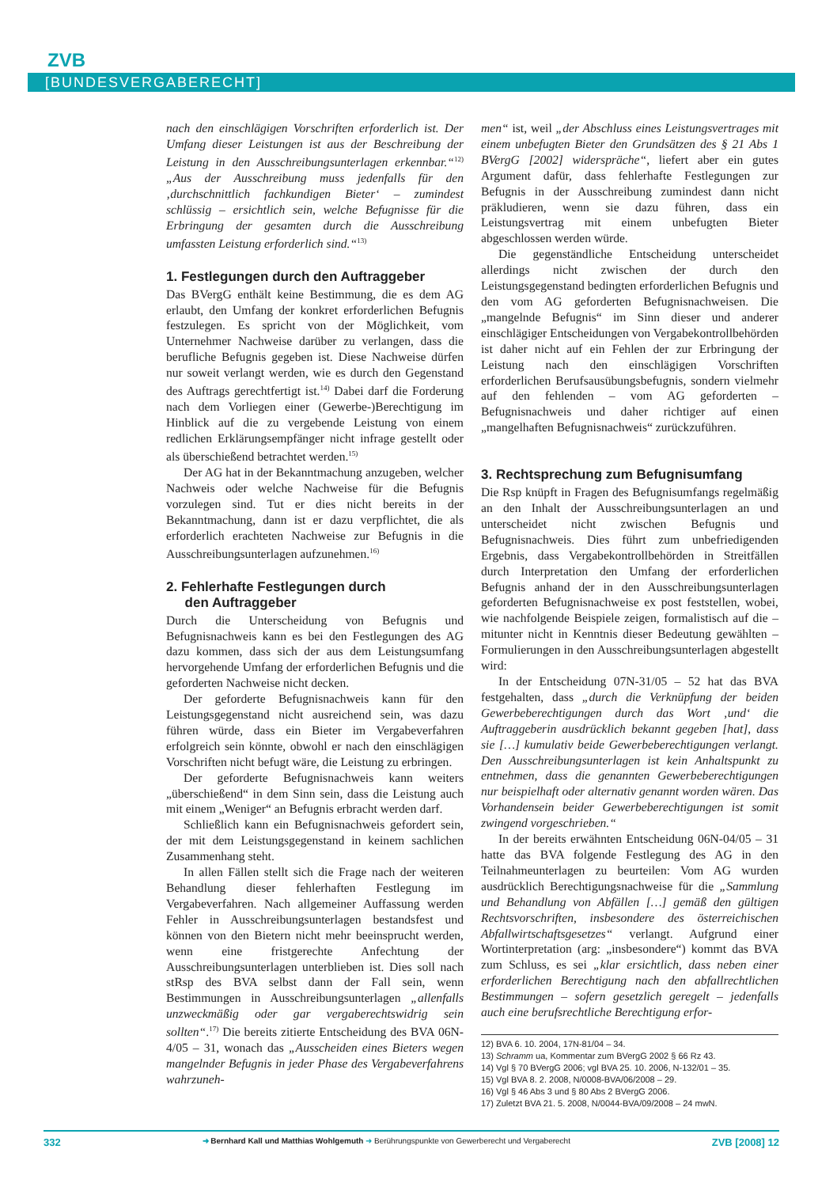ZVB
[BUNDESVERGABERECHT]
nach den einschlägigen Vorschriften erforderlich ist. Der Umfang dieser Leistungen ist aus der Beschreibung der Leistung in den Ausschreibungsunterlagen erkennbar.“<sup>12)</sup> „Aus der Ausschreibung muss jedenfalls für den ‚durchschnittlich fachkundigen Bieter‘ – zumindest schlüssig – ersichtlich sein, welche Befugnisse für die Erbringung der gesamten durch die Ausschreibung umfassten Leistung erforderlich sind.“<sup>13)</sup>
1. Festlegungen durch den Auftraggeber
Das BVergG enthält keine Bestimmung, die es dem AG erlaubt, den Umfang der konkret erforderlichen Befugnis festzulegen. Es spricht von der Möglichkeit, vom Unternehmer Nachweise darüber zu verlangen, dass die berufliche Befugnis gegeben ist. Diese Nachweise dürfen nur soweit verlangt werden, wie es durch den Gegenstand des Auftrags gerechtfertigt ist.<sup>14)</sup> Dabei darf die Forderung nach dem Vorliegen einer (Gewerbe-)Berechtigung im Hinblick auf die zu vergebende Leistung von einem redlichen Erklärungsempfänger nicht infrage gestellt oder als überschießend betrachtet werden.<sup>15)</sup>
Der AG hat in der Bekanntmachung anzugeben, welcher Nachweis oder welche Nachweise für die Befugnis vorzulegen sind. Tut er dies nicht bereits in der Bekanntmachung, dann ist er dazu verpflichtet, die als erforderlich erachteten Nachweise zur Befugnis in die Ausschreibungsunterlagen aufzunehmen.<sup>16)</sup>
2. Fehlerhafte Festlegungen durch
den Auftraggeber
Durch die Unterscheidung von Befugnis und Befugnisnachweis kann es bei den Festlegungen des AG dazu kommen, dass sich der aus dem Leistungsumfang hervorgehende Umfang der erforderlichen Befugnis und die geforderten Nachweise nicht decken.
Der geforderte Befugnisnachweis kann für den Leistungsgegenstand nicht ausreichend sein, was dazu führen würde, dass ein Bieter im Vergabeverfahren erfolgreich sein könnte, obwohl er nach den einschlägigen Vorschriften nicht befugt wäre, die Leistung zu erbringen.
Der geforderte Befugnisnachweis kann weiters „überschießend“ in dem Sinn sein, dass die Leistung auch mit einem „Weniger“ an Befugnis erbracht werden darf.
Schließlich kann ein Befugnisnachweis gefordert sein, der mit dem Leistungsgegenstand in keinem sachlichen Zusammenhang steht.
In allen Fällen stellt sich die Frage nach der weiteren Behandlung dieser fehlerhaften Festlegung im Vergabeverfahren. Nach allgemeiner Auffassung werden Fehler in Ausschreibungsunterlagen bestandsfest und können von den Bietern nicht mehr beeinsprucht werden, wenn eine fristgerechte Anfechtung der Ausschreibungsunterlagen unterblieben ist. Dies soll nach stRsp des BVA selbst dann der Fall sein, wenn Bestimmungen in Ausschreibungsunterlagen „allenfalls unzweckmäßig oder gar vergaberechtswidrig sein sollten“.<sup>17)</sup> Die bereits zitierte Entscheidung des BVA 06N-4/05 – 31, wonach das „Ausscheiden eines Bieters wegen mangelnder Befugnis in jeder Phase des Vergabeverfahrens wahrzuneh-
men“ ist, weil „der Abschluss eines Leistungsvertrages mit einem unbefugten Bieter den Grundsätzen des § 21 Abs 1 BVergG [2002] widerspräche“, liefert aber ein gutes Argument dafür, dass fehlerhafte Festlegungen zur Befugnis in der Ausschreibung zumindest dann nicht präkludieren, wenn sie dazu führen, dass ein Leistungsvertrag mit einem unbefugten Bieter abgeschlossen werden würde.
Die gegenständliche Entscheidung unterscheidet allerdings nicht zwischen der durch den Leistungsgegenstand bedingten erforderlichen Befugnis und den vom AG geforderten Befugnisnachweisen. Die „mangelnde Befugnis“ im Sinn dieser und anderer einschlägiger Entscheidungen von Vergabekontrollbehörden ist daher nicht auf ein Fehlen der zur Erbringung der Leistung nach den einschlägigen Vorschriften erforderlichen Berufsausübungsbefugnis, sondern vielmehr auf den fehlenden – vom AG geforderten – Befugnisnachweis und daher richtiger auf einen „mangelhaften Befugnisnachweis“ zurückzuführen.
3. Rechtsprechung zum Befugnisumfang
Die Rsp knüpft in Fragen des Befugnisumfangs regelmäßig an den Inhalt der Ausschreibungsunterlagen an und unterscheidet nicht zwischen Befugnis und Befugnisnachweis. Dies führt zum unbefriedigenden Ergebnis, dass Vergabekontrollbehörden in Streitfällen durch Interpretation den Umfang der erforderlichen Befugnis anhand der in den Ausschreibungsunterlagen geforderten Befugnisnachweise ex post feststellen, wobei, wie nachfolgende Beispiele zeigen, formalistisch auf die – mitunter nicht in Kenntnis dieser Bedeutung gewählten – Formulierungen in den Ausschreibungsunterlagen abgestellt wird:
In der Entscheidung 07N-31/05 – 52 hat das BVA festgehalten, dass „durch die Verknüpfung der beiden Gewerbeberechtigungen durch das Wort ‚und‘ die Auftraggeberin ausdrücklich bekannt gegeben [hat], dass sie […] kumulativ beide Gewerbeberechtigungen verlangt. Den Ausschreibungsunterlagen ist kein Anhaltspunkt zu entnehmen, dass die genannten Gewerbeberechtigungen nur beispielhaft oder alternativ genannt worden wären. Das Vorhandensein beider Gewerbeberechtigungen ist somit zwingend vorgeschrieben.“
In der bereits erwähnten Entscheidung 06N-04/05 – 31 hatte das BVA folgende Festlegung des AG in den Teilnahmeunterlagen zu beurteilen: Vom AG wurden ausdrücklich Berechtigungsnachweise für die „Sammlung und Behandlung von Abfällen […] gemäß den gültigen Rechtsvorschriften, insbesondere des österreichischen Abfallwirtschaftsgesetzes“ verlangt. Aufgrund einer Wortinterpretation (arg: „insbesondere“) kommt das BVA zum Schluss, es sei „klar ersichtlich, dass neben einer erforderlichen Berechtigung nach den abfallrechtlichen Bestimmungen – sofern gesetzlich geregelt – jedenfalls auch eine berufsrechtliche Berechtigung erfor-
12) BVA 6. 10. 2004, 17N-81/04 – 34.
13) Schramm ua, Kommentar zum BVergG 2002 § 66 Rz 43.
14) Vgl § 70 BVergG 2006; vgl BVA 25. 10. 2006, N-132/01 – 35.
15) Vgl BVA 8. 2. 2008, N/0008-BVA/06/2008 – 29.
16) Vgl § 46 Abs 3 und § 80 Abs 2 BVergG 2006.
17) Zuletzt BVA 21. 5. 2008, N/0044-BVA/09/2008 – 24 mwN.
332 ➜ Bernhard Kall und Matthias Wohlgemuth ➜ Berührungspunkte von Gewerberecht und Vergaberecht ZVB [2008] 12